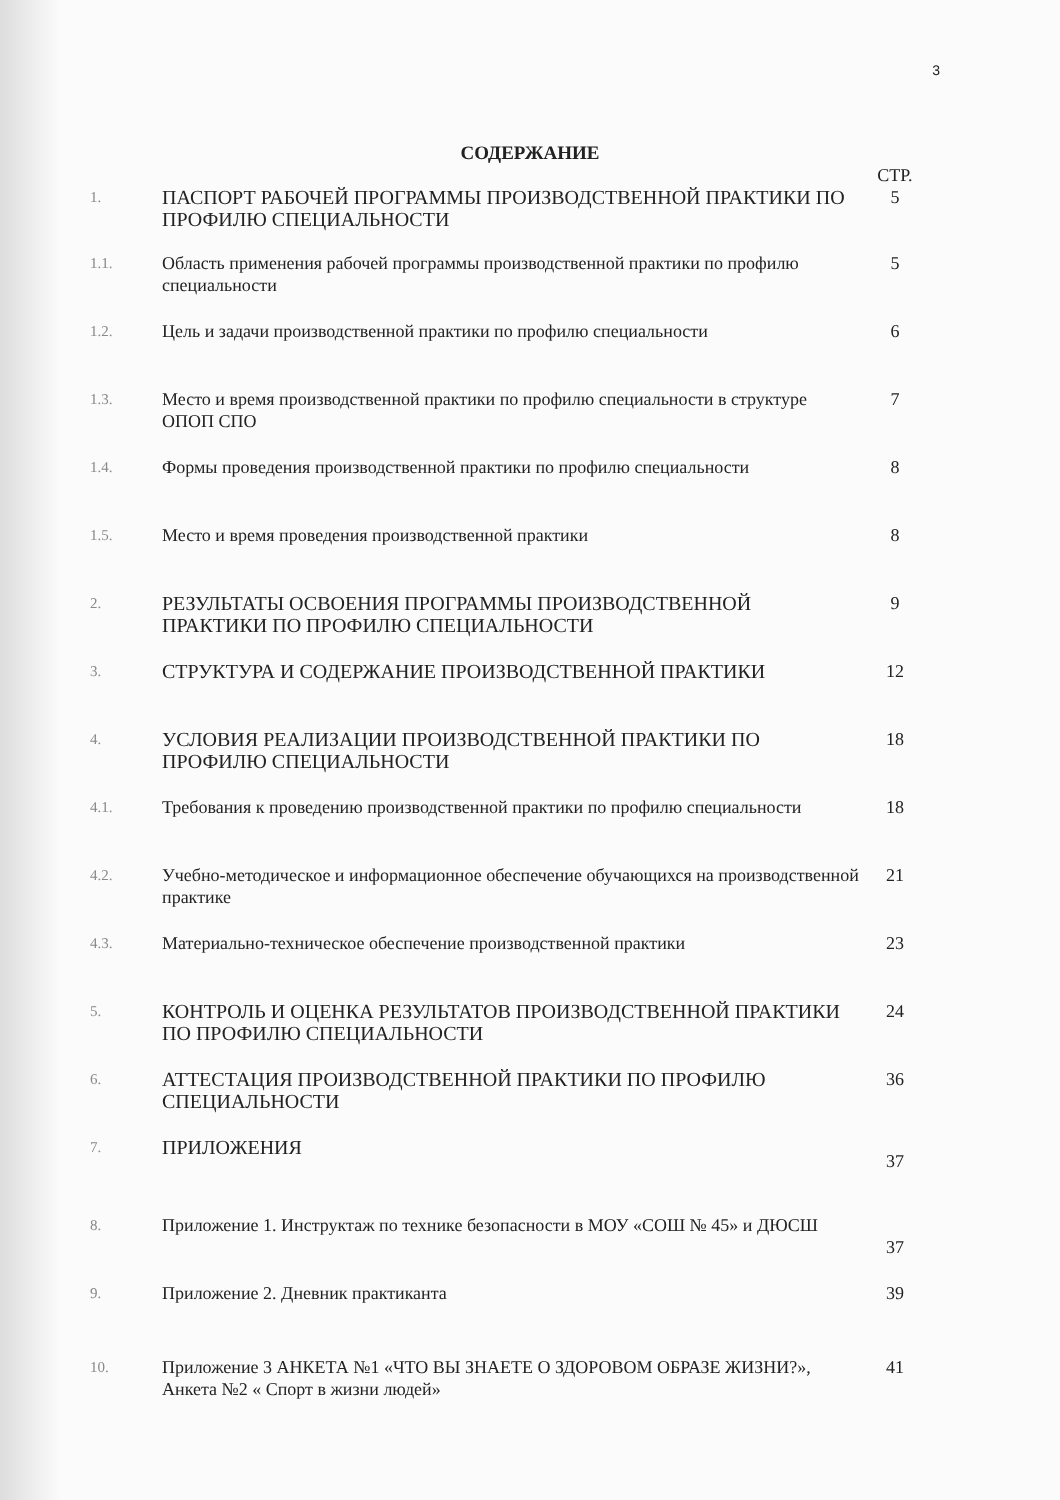3
СОДЕРЖАНИЕ
| | | СТР. |
| 1. | ПАСПОРТ РАБОЧЕЙ ПРОГРАММЫ ПРОИЗВОДСТВЕННОЙ ПРАКТИКИ ПО ПРОФИЛЮ СПЕЦИАЛЬНОСТИ | 5 |
| 1.1. | Область применения рабочей программы производственной практики по профилю специальности | 5 |
| 1.2. | Цель и задачи производственной практики по профилю специальности | 6 |
| 1.3. | Место и время производственной практики по профилю специальности в структуре ОПОП СПО | 7 |
| 1.4. | Формы проведения производственной практики по профилю специальности | 8 |
| 1.5. | Место и время проведения производственной практики | 8 |
| 2. | РЕЗУЛЬТАТЫ ОСВОЕНИЯ ПРОГРАММЫ ПРОИЗВОДСТВЕННОЙ ПРАКТИКИ ПО ПРОФИЛЮ СПЕЦИАЛЬНОСТИ | 9 |
| 3. | СТРУКТУРА И СОДЕРЖАНИЕ ПРОИЗВОДСТВЕННОЙ ПРАКТИКИ | 12 |
| 4. | УСЛОВИЯ РЕАЛИЗАЦИИ ПРОИЗВОДСТВЕННОЙ ПРАКТИКИ ПО ПРОФИЛЮ СПЕЦИАЛЬНОСТИ | 18 |
| 4.1. | Требования к проведению производственной практики по профилю специальности | 18 |
| 4.2. | Учебно-методическое и информационное обеспечение обучающихся на производственной практике | 21 |
| 4.3. | Материально-техническое обеспечение производственной практики | 23 |
| 5. | КОНТРОЛЬ И ОЦЕНКА РЕЗУЛЬТАТОВ ПРОИЗВОДСТВЕННОЙ ПРАКТИКИ ПО ПРОФИЛЮ СПЕЦИАЛЬНОСТИ | 24 |
| 6. | АТТЕСТАЦИЯ ПРОИЗВОДСТВЕННОЙ ПРАКТИКИ ПО ПРОФИЛЮ СПЕЦИАЛЬНОСТИ | 36 |
| 7. | ПРИЛОЖЕНИЯ | 37 |
| 8. | Приложение 1. Инструктаж по технике безопасности в МОУ «СОШ № 45» и ДЮСШ | 37 |
| 9. | Приложение 2. Дневник практиканта | 39 |
| 10. | Приложение 3 АНКЕТА №1 «ЧТО ВЫ ЗНАЕТЕ О ЗДОРОВОМ ОБРАЗЕ ЖИЗНИ?», Анкета №2 « Спорт в жизни людей» | 41 |